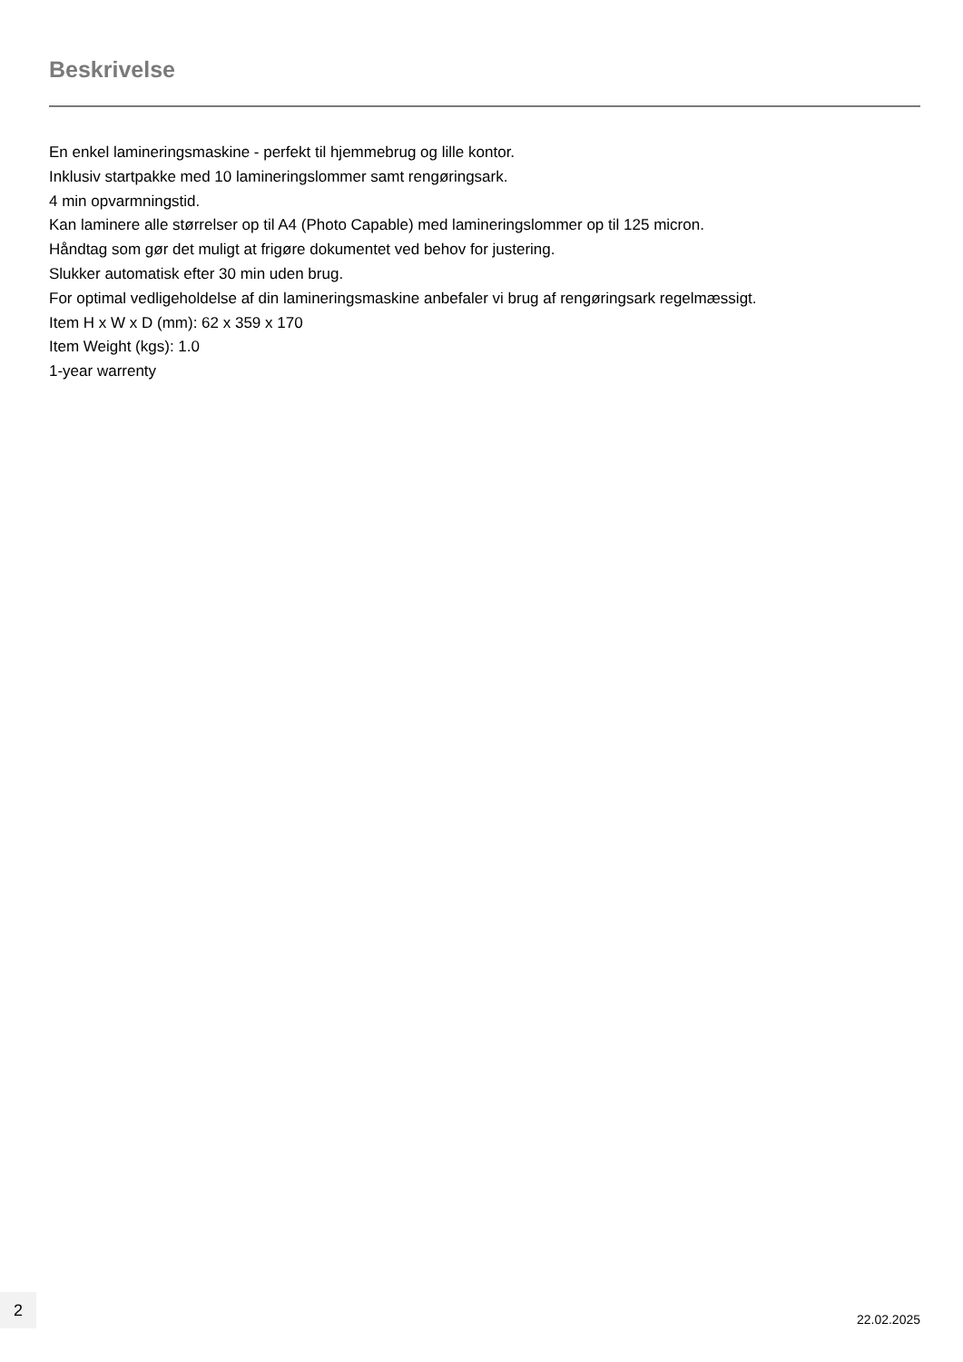Beskrivelse
En enkel lamineringsmaskine - perfekt til hjemmebrug og lille kontor.
Inklusiv startpakke med 10 lamineringslommer samt rengøringsark.
4 min opvarmningstid.
Kan laminere alle størrelser op til A4 (Photo Capable) med lamineringslommer op til 125 micron.
Håndtag som gør det muligt at frigøre dokumentet ved behov for justering.
Slukker automatisk efter 30 min uden brug.
For optimal vedligeholdelse af din lamineringsmaskine anbefaler vi brug af rengøringsark regelmæssigt.
Item H x W x D (mm): 62 x 359 x 170
Item Weight (kgs): 1.0
1-year warrenty
2
22.02.2025